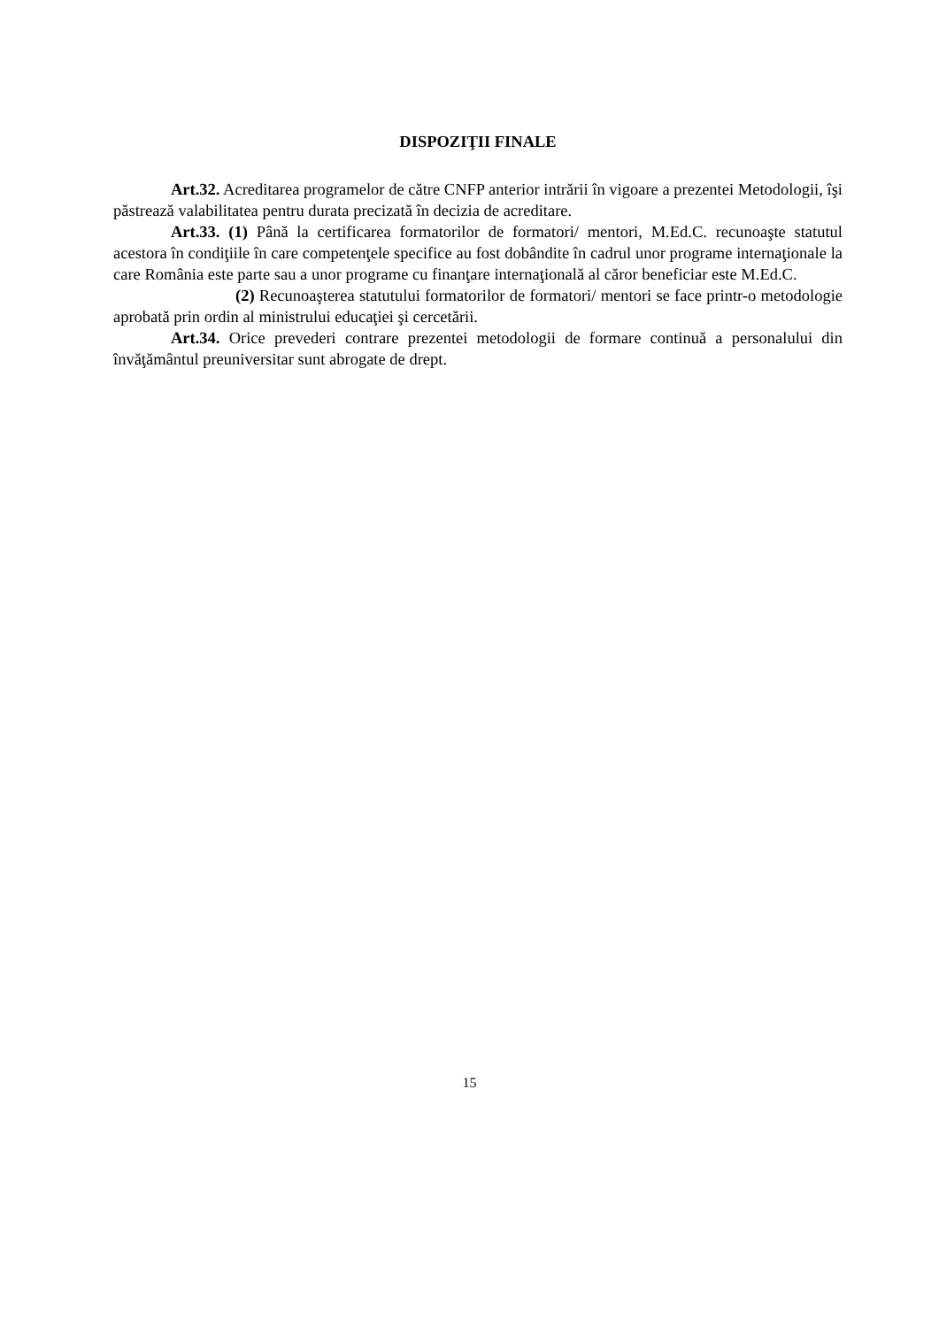DISPOZIŢII FINALE
Art.32. Acreditarea programelor de către CNFP anterior intrării în vigoare a prezentei Metodologii, îşi păstrează valabilitatea pentru durata precizată în decizia de acreditare.
Art.33. (1) Până la certificarea formatorilor de formatori/ mentori, M.Ed.C. recunoaşte statutul acestora în condiţiile în care competenţele specifice au fost dobândite în cadrul unor programe internaţionale la care România este parte sau a unor programe cu finanţare internaţională al căror beneficiar este M.Ed.C.
(2) Recunoaşterea statutului formatorilor de formatori/ mentori se face printr-o metodologie aprobată prin ordin al ministrului educaţiei şi cercetării.
Art.34. Orice prevederi contrare prezentei metodologii de formare continuă a personalului din învăţământul preuniversitar sunt abrogate de drept.
15